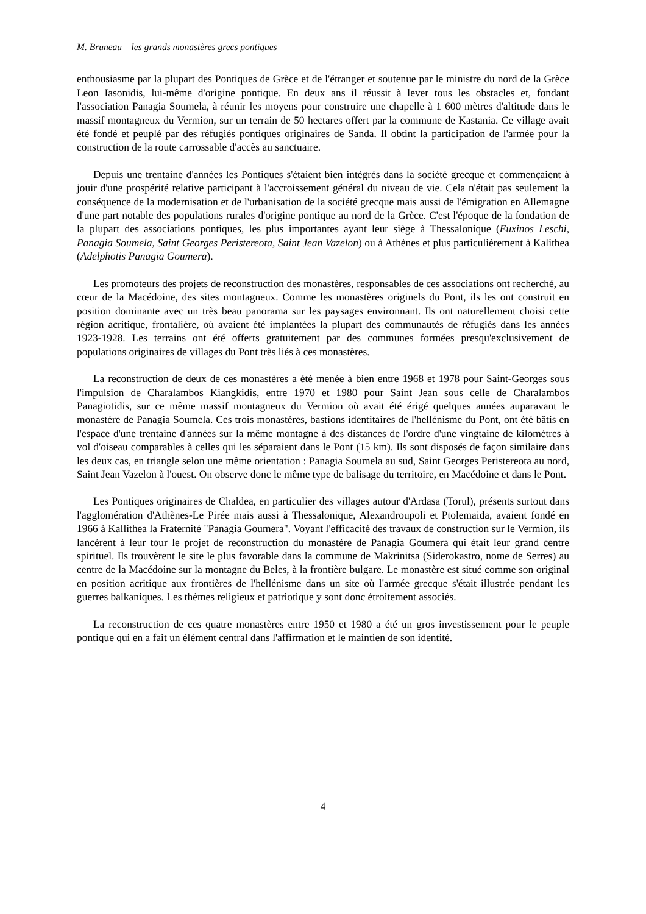M. Bruneau – les grands monastères grecs pontiques
enthousiasme par la plupart des Pontiques de Grèce et de l'étranger et soutenue par le ministre du nord de la Grèce Leon Iasonidis, lui-même d'origine pontique. En deux ans il réussit à lever tous les obstacles et, fondant l'association Panagia Soumela, à réunir les moyens pour construire une chapelle à 1 600 mètres d'altitude dans le massif montagneux du Vermion, sur un terrain de 50 hectares offert par la commune de Kastania. Ce village avait été fondé et peuplé par des réfugiés pontiques originaires de Sanda. Il obtint la participation de l'armée pour la construction de la route carrossable d'accès au sanctuaire.
Depuis une trentaine d'années les Pontiques s'étaient bien intégrés dans la société grecque et commençaient à jouir d'une prospérité relative participant à l'accroissement général du niveau de vie. Cela n'était pas seulement la conséquence de la modernisation et de l'urbanisation de la société grecque mais aussi de l'émigration en Allemagne d'une part notable des populations rurales d'origine pontique au nord de la Grèce. C'est l'époque de la fondation de la plupart des associations pontiques, les plus importantes ayant leur siège à Thessalonique (Euxinos Leschi, Panagia Soumela, Saint Georges Peristereota, Saint Jean Vazelon) ou à Athènes et plus particulièrement à Kalithea (Adelphotis Panagia Goumera).
Les promoteurs des projets de reconstruction des monastères, responsables de ces associations ont recherché, au cœur de la Macédoine, des sites montagneux. Comme les monastères originels du Pont, ils les ont construit en position dominante avec un très beau panorama sur les paysages environnant. Ils ont naturellement choisi cette région acritique, frontalière, où avaient été implantées la plupart des communautés de réfugiés dans les années 1923-1928. Les terrains ont été offerts gratuitement par des communes formées presqu'exclusivement de populations originaires de villages du Pont très liés à ces monastères.
La reconstruction de deux de ces monastères a été menée à bien entre 1968 et 1978 pour Saint-Georges sous l'impulsion de Charalambos Kiangkidis, entre 1970 et 1980 pour Saint Jean sous celle de Charalambos Panagiotidis, sur ce même massif montagneux du Vermion où avait été érigé quelques années auparavant le monastère de Panagia Soumela. Ces trois monastères, bastions identitaires de l'hellénisme du Pont, ont été bâtis en l'espace d'une trentaine d'années sur la même montagne à des distances de l'ordre d'une vingtaine de kilomètres à vol d'oiseau comparables à celles qui les séparaient dans le Pont (15 km). Ils sont disposés de façon similaire dans les deux cas, en triangle selon une même orientation : Panagia Soumela au sud, Saint Georges Peristereota au nord, Saint Jean Vazelon à l'ouest. On observe donc le même type de balisage du territoire, en Macédoine et dans le Pont.
Les Pontiques originaires de Chaldea, en particulier des villages autour d'Ardasa (Torul), présents surtout dans l'agglomération d'Athènes-Le Pirée mais aussi à Thessalonique, Alexandroupoli et Ptolemaida, avaient fondé en 1966 à Kallithea la Fraternité "Panagia Goumera". Voyant l'efficacité des travaux de construction sur le Vermion, ils lancèrent à leur tour le projet de reconstruction du monastère de Panagia Goumera qui était leur grand centre spirituel. Ils trouvèrent le site le plus favorable dans la commune de Makrinitsa (Siderokastro, nome de Serres) au centre de la Macédoine sur la montagne du Beles, à la frontière bulgare. Le monastère est situé comme son original en position acritique aux frontières de l'hellénisme dans un site où l'armée grecque s'était illustrée pendant les guerres balkaniques. Les thèmes religieux et patriotique y sont donc étroitement associés.
La reconstruction de ces quatre monastères entre 1950 et 1980 a été un gros investissement pour le peuple pontique qui en a fait un élément central dans l'affirmation et le maintien de son identité.
4